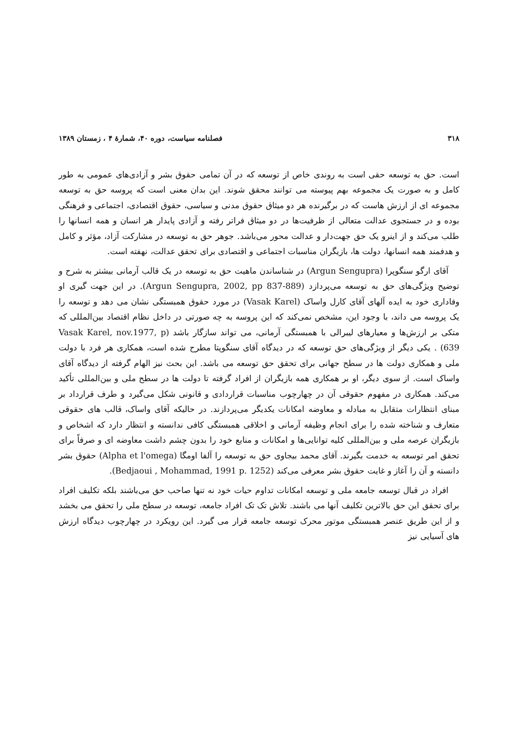۳۱۸ فصلنامه سیاست، دوره ۴۰، شمارهٔ ۴ ، زمستان ۱۳۸۹
است. حق به توسعه حقی است به روندی خاص از توسعه که در آن تمامی حقوق بشر و آزادی‌های عمومی به طور کامل و به صورت یک مجموعه بهم پیوسته می توانند محقق شوند. این بدان معنی است که پروسه حق به توسعه مجموعه ای از ارزش هاست که در برگیرنده هر دو میثاق حقوق مدنی و سیاسی، حقوق اقتصادی، اجتماعی و فرهنگی بوده و در جستجوی عدالت متعالی از ظرفیت‌ها در دو میثاق فراتر رفته و آزادی پایدار هر انسان و همه انسانها را طلب می‌کند و از اینرو یک حق جهت‌دار و عدالت محور می‌باشد. جوهر حق به توسعه در مشارکت آزاد، مؤثر و کامل و هدفمند همه انسانها، دولت ها، بازیگران مناسبات اجتماعی و اقتصادی برای تحقق عدالت، نهفته است.
آقای ارگو سنگوپرا (Argun Sengupra) در شناساندن ماهیت حق به توسعه در یک قالب آرمانی بیشتر به شرح و توضیح ویژگی‌های حق به توسعه می‌پردازد (Argun Sengupra, 2002, pp 837-889). در این جهت گیری او وفاداری خود به ایده آلهای آقای کارل واساک (Vasak Karel) در مورد حقوق همبستگی نشان می دهد و توسعه را یک پروسه می داند، با وجود این، مشخص نمی‌کند که این پروسه به چه صورتی در داخل نظام اقتصاد بین‌المللی که متکی بر ارزش‌ها و معیارهای لیبرالی با همبستگی آرمانی، می تواند سازگار باشد (Vasak Karel, nov.1977, p 639) . یکی دیگر از ویژگی‌های حق توسعه که در دیدگاه آقای سنگوپتا مطرح شده است، همکاری هر فرد با دولت ملی و همکاری دولت ها در سطح جهانی برای تحقق حق توسعه می باشد. این بحث نیز الهام گرفته از دیدگاه آقای واساک است. از سوی دیگر، او بر همکاری همه بازیگران از افراد گرفته تا دولت ها در سطح ملی و بین‌المللی تأکید می‌کند. همکاری در مفهوم حقوقی آن در چهارچوب مناسبات قراردادی و قانونی شکل می‌گیرد و طرف قرارداد بر مبنای انتظارات متقابل به مبادله و معاوضه امکانات یکدیگر می‌پردازند. در حالیکه آقای واساک، قالب های حقوقی متعارف و شناخته شده را برای انجام وظیفه آرمانی و اخلاقی همبستگی کافی ندانسته و انتظار دارد که اشخاص و بازیگران عرصه ملی و بین‌المللی کلیه توانایی‌ها و امکانات و منابع خود را بدون چشم داشت معاوضه ای و صرفاً برای تحقق امر توسعه به خدمت بگیرند. آقای محمد بیجاوی حق به توسعه را آلفا اومگا (Alpha et l'omega) حقوق بشر دانسته و آن را آغاز و غایت حقوق بشر معرفی می‌کند (Bedjaoui , Mohammad, 1991 p. 1252).
افراد در قبال توسعه جامعه ملی و توسعه امکانات تداوم حیات خود نه تنها صاحب حق می‌باشند بلکه تکلیف افراد برای تحقق این حق بالاترین تکلیف آنها می باشند. تلاش تک تک افراد جامعه، توسعه در سطح ملی را تحقق می بخشد و از این طریق عنصر همبستگی موتور محرک توسعه جامعه قرار می گیرد. این رویکرد در چهارچوب دیدگاه ارزش های آسیایی نیز